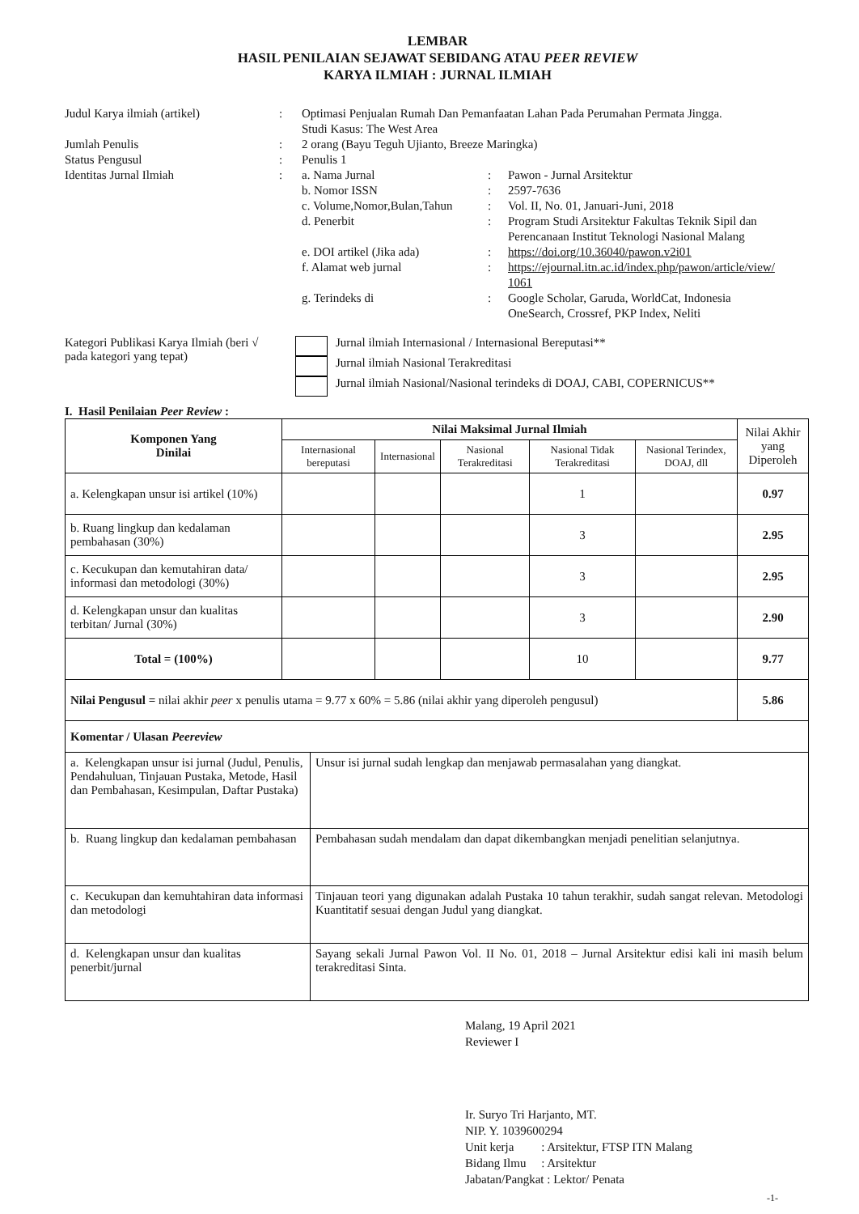LEMBAR
HASIL PENILAIAN SEJAWAT SEBIDANG ATAU PEER REVIEW
KARYA ILMIAH : JURNAL ILMIAH
| Judul Karya ilmiah (artikel) | : | Optimasi Penjualan Rumah Dan Pemanfaatan Lahan Pada Perumahan Permata Jingga. Studi Kasus: The West Area | | |
| Jumlah Penulis | : | 2 orang (Bayu Teguh Ujianto, Breeze Maringka) | | |
| Status Pengusul | : | Penulis 1 | | |
| Identitas Jurnal Ilmiah | : | a. Nama Jurnal | : | Pawon - Jurnal Arsitektur |
| | | b. Nomor ISSN | : | 2597-7636 |
| | | c. Volume,Nomor,Bulan,Tahun | : | Vol. II, No. 01, Januari-Juni, 2018 |
| | | d. Penerbit | : | Program Studi Arsitektur Fakultas Teknik Sipil dan Perencanaan Institut Teknologi Nasional Malang |
| | | e. DOI artikel (Jika ada) | : | https://doi.org/10.36040/pawon.v2i01 |
| | | f. Alamat web jurnal | : | https://ejournal.itn.ac.id/index.php/pawon/article/view/ 1061 |
| | | g. Terindeks di | : | Google Scholar, Garuda, WorldCat, Indonesia OneSearch, Crossref, PKP Index, Neliti |
| Kategori Publikasi Karya Ilmiah (beri √ pada kategori yang tepat) | | Jurnal ilmiah Internasional / Internasional Bereputasi** |
| | | Jurnal ilmiah Nasional Terakreditasi |
| | | Jurnal ilmiah Nasional/Nasional terindeks di DOAJ, CABI, COPERNICUS** |
I. Hasil Penilaian Peer Review :
| Komponen Yang Dinilai | Nilai Maksimal Jurnal Ilmiah | | | | | Nilai Akhir yang Diperoleh |
| --- | --- | --- | --- | --- | --- | --- |
| | Internasional bereputasi | Internasional | Nasional Terakreditasi | Nasional Tidak Terakreditasi | Nasional Terindex, DOAJ, dll | |
| a. Kelengkapan unsur isi artikel (10%) | | | | 1 | | 0.97 |
| b. Ruang lingkup dan kedalaman pembahasan (30%) | | | | 3 | | 2.95 |
| c. Kecukupan dan kemutahiran data/ informasi dan metodologi (30%) | | | | 3 | | 2.95 |
| d. Kelengkapan unsur dan kualitas terbitan/ Jurnal (30%) | | | | 3 | | 2.90 |
| Total = (100%) | | | | 10 | | 9.77 |
| Nilai Pengusul = nilai akhir peer x penulis utama = 9.77 x 60% = 5.86 (nilai akhir yang diperoleh pengusul) | | | | | | 5.86 |
| Komentar / Ulasan Peereview | |
| a. Kelengkapan unsur isi jurnal (Judul, Penulis, Pendahuluan, Tinjauan Pustaka, Metode, Hasil dan Pembahasan, Kesimpulan, Daftar Pustaka) | Unsur isi jurnal sudah lengkap dan menjawab permasalahan yang diangkat. |
| b. Ruang lingkup dan kedalaman pembahasan | Pembahasan sudah mendalam dan dapat dikembangkan menjadi penelitian selanjutnya. |
| c. Kecukupan dan kemuhtahiran data informasi dan metodologi | Tinjauan teori yang digunakan adalah Pustaka 10 tahun terakhir, sudah sangat relevan. Metodologi Kuantitatif sesuai dengan Judul yang diangkat. |
| d. Kelengkapan unsur dan kualitas penerbit/jurnal | Sayang sekali Jurnal Pawon Vol. II No. 01, 2018 – Jurnal Arsitektur edisi kali ini masih belum terakreditasi Sinta. |
Malang, 19 April 2021
Reviewer I
Ir. Suryo Tri Harjanto, MT.
NIP. Y. 1039600294
Unit kerja : Arsitektur, FTSP ITN Malang
Bidang Ilmu : Arsitektur
Jabatan/Pangkat : Lektor/ Penata
-1-